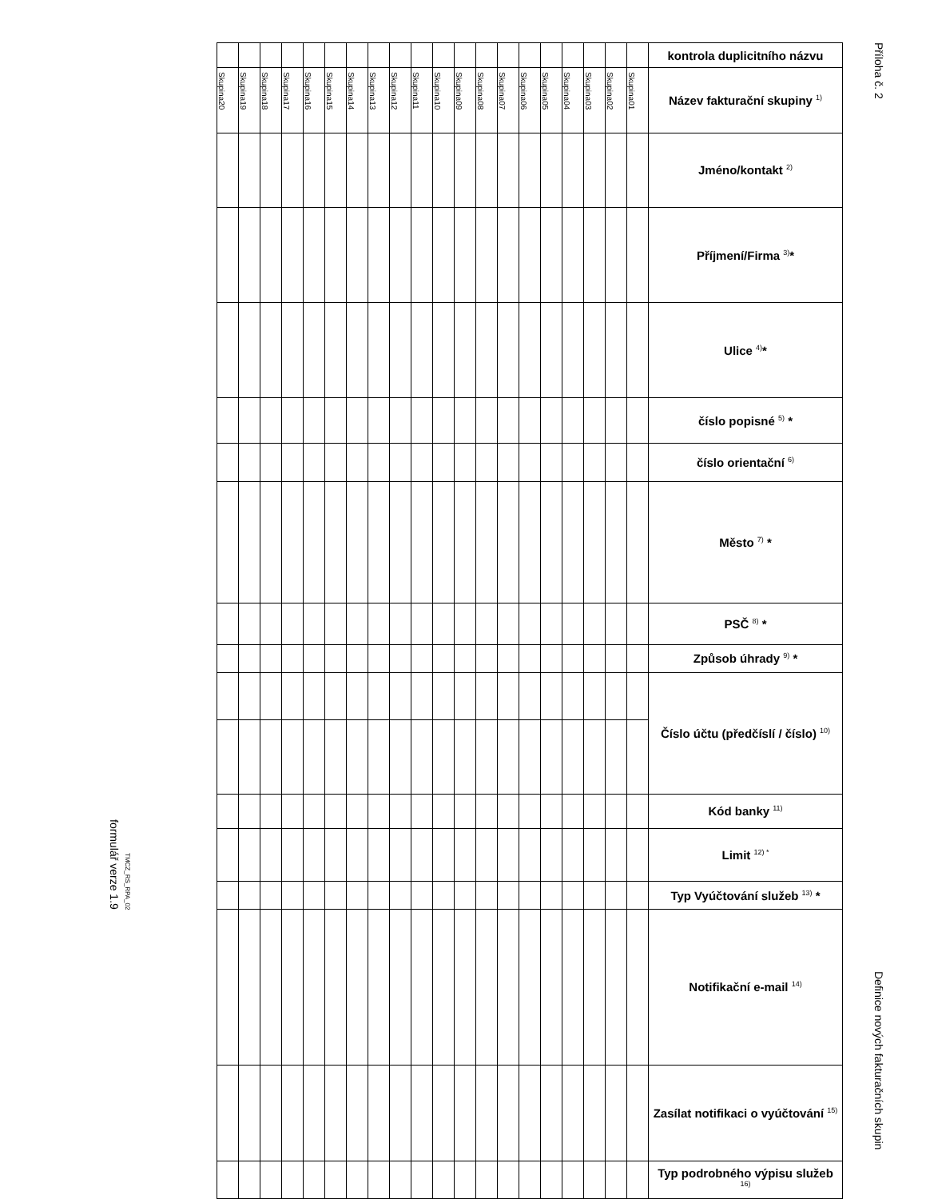formulář verze 1.9
TMCZ_RS_RPA_02
| | | | | | | | | | | | | | | | | | | | | kontrola duplicitního názvu |
| Skupina20 | Skupina19 | Skupina18 | Skupina17 | Skupina16 | Skupina15 | Skupina14 | Skupina13 | Skupina12 | Skupina11 | Skupina10 | Skupina09 | Skupina08 | Skupina07 | Skupina06 | Skupina05 | Skupina04 | Skupina03 | Skupina02 | Skupina01 | Název fakturační skupiny <sup>1)</sup> |
| | | | | | | | | | | | | | | | | | | | | Jméno/kontakt <sup>2)</sup> |
| | | | | | | | | | | | | | | | | | | | | Příjmení/Firma <sup>3)</sup>* |
| | | | | | | | | | | | | | | | | | | | | Ulice <sup>4)</sup>* |
| | | | | | | | | | | | | | | | | | | | | číslo popisné <sup>5)</sup> * |
| | | | | | | | | | | | | | | | | | | | | číslo orientační <sup>6)</sup> |
| | | | | | | | | | | | | | | | | | | | | Město <sup>7)</sup> * |
| | | | | | | | | | | | | | | | | | | | | PSČ <sup>8)</sup> * |
| | | | | | | | | | | | | | | | | | | | | Způsob úhrady <sup>9)</sup> * |
| | | | | | | | | | | | | | | | | | | | | Číslo účtu (předčíslí / číslo) <sup>10)</sup> |
| | | | | | | | | | | | | | | | | | | | | Kód banky <sup>11)</sup> |
| | | | | | | | | | | | | | | | | | | | | Limit <sup>12) *</sup> |
| | | | | | | | | | | | | | | | | | | | | Typ Vyúčtování služeb <sup>13)</sup> * |
| | | | | | | | | | | | | | | | | | | | | Notifikační e-mail <sup>14)</sup> |
| | | | | | | | | | | | | | | | | | | | | Zasílat notifikaci o vyúčtování <sup>15)</sup> |
| | | | | | | | | | | | | | | | | | | | | Typ podrobného výpisu služeb <sup>16)</sup> |
Příloha č. 2
Definice nových fakturačních skupin